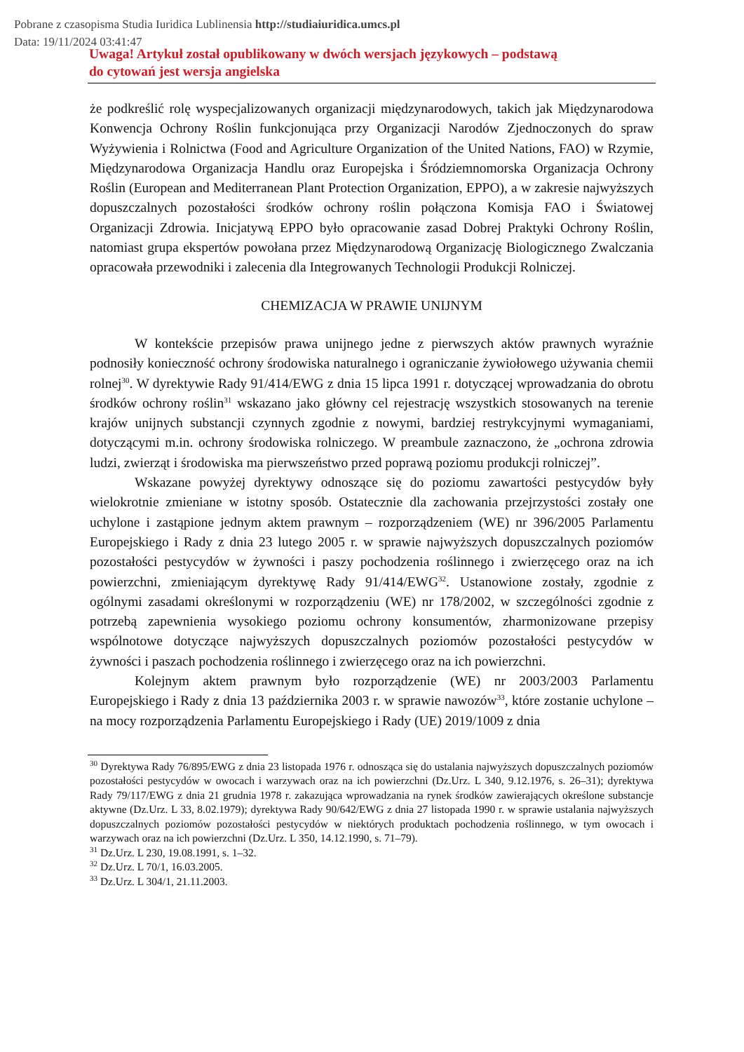Pobrane z czasopisma Studia Iuridica Lublinensia http://studiaiuridica.umcs.pl
Data: 19/11/2024 03:41:47
Uwaga! Artykuł został opublikowany w dwóch wersjach językowych – podstawą
do cytowań jest wersja angielska
że podkreślić rolę wyspecjalizowanych organizacji międzynarodowych, takich jak Międzynarodowa Konwencja Ochrony Roślin funkcjonująca przy Organizacji Narodów Zjednoczonych do spraw Wyżywienia i Rolnictwa (Food and Agriculture Organization of the United Nations, FAO) w Rzymie, Międzynarodowa Organizacja Handlu oraz Europejska i Śródziemnomorska Organizacja Ochrony Roślin (European and Mediterranean Plant Protection Organization, EPPO), a w zakresie najwyższych dopuszczalnych pozostałości środków ochrony roślin połączona Komisja FAO i Światowej Organizacji Zdrowia. Inicjatywą EPPO było opracowanie zasad Dobrej Praktyki Ochrony Roślin, natomiast grupa ekspertów powołana przez Międzynarodową Organizację Biologicznego Zwalczania opracowała przewodniki i zalecenia dla Integrowanych Technologii Produkcji Rolniczej.
CHEMIZACJA W PRAWIE UNIJNYM
W kontekście przepisów prawa unijnego jedne z pierwszych aktów prawnych wyraźnie podnosiły konieczność ochrony środowiska naturalnego i ograniczanie żywiołowego używania chemii rolnej<sup>30</sup>. W dyrektywie Rady 91/414/EWG z dnia 15 lipca 1991 r. dotyczącej wprowadzania do obrotu środków ochrony roślin<sup>31</sup> wskazano jako główny cel rejestrację wszystkich stosowanych na terenie krajów unijnych substancji czynnych zgodnie z nowymi, bardziej restrykcyjnymi wymaganiami, dotyczącymi m.in. ochrony środowiska rolniczego. W preambule zaznaczono, że „ochrona zdrowia ludzi, zwierząt i środowiska ma pierwszeństwo przed poprawą poziomu produkcji rolniczej”.
Wskazane powyżej dyrektywy odnoszące się do poziomu zawartości pestycydów były wielokrotnie zmieniane w istotny sposób. Ostatecznie dla zachowania przejrzystości zostały one uchylone i zastąpione jednym aktem prawnym – rozporządzeniem (WE) nr 396/2005 Parlamentu Europejskiego i Rady z dnia 23 lutego 2005 r. w sprawie najwyższych dopuszczalnych poziomów pozostałości pestycydów w żywności i paszy pochodzenia roślinnego i zwierzęcego oraz na ich powierzchni, zmieniającym dyrektywę Rady 91/414/EWG<sup>32</sup>. Ustanowione zostały, zgodnie z ogólnymi zasadami określonymi w rozporządzeniu (WE) nr 178/2002, w szczególności zgodnie z potrzebą zapewnienia wysokiego poziomu ochrony konsumentów, zharmonizowane przepisy wspólnotowe dotyczące najwyższych dopuszczalnych poziomów pozostałości pestycydów w żywności i paszach pochodzenia roślinnego i zwierzęcego oraz na ich powierzchni.
Kolejnym aktem prawnym było rozporządzenie (WE) nr 2003/2003 Parlamentu Europejskiego i Rady z dnia 13 października 2003 r. w sprawie nawozów<sup>33</sup>, które zostanie uchylone – na mocy rozporządzenia Parlamentu Europejskiego i Rady (UE) 2019/1009 z dnia
<sup>30</sup> Dyrektywa Rady 76/895/EWG z dnia 23 listopada 1976 r. odnosząca się do ustalania najwyższych dopuszczalnych poziomów pozostałości pestycydów w owocach i warzywach oraz na ich powierzchni (Dz.Urz. L 340, 9.12.1976, s. 26–31); dyrektywa Rady 79/117/EWG z dnia 21 grudnia 1978 r. zakazująca wprowadzania na rynek środków zawierających określone substancje aktywne (Dz.Urz. L 33, 8.02.1979); dyrektywa Rady 90/642/EWG z dnia 27 listopada 1990 r. w sprawie ustalania najwyższych dopuszczalnych poziomów pozostałości pestycydów w niektórych produktach pochodzenia roślinnego, w tym owocach i warzywach oraz na ich powierzchni (Dz.Urz. L 350, 14.12.1990, s. 71–79).
<sup>31</sup> Dz.Urz. L 230, 19.08.1991, s. 1–32.
<sup>32</sup> Dz.Urz. L 70/1, 16.03.2005.
<sup>33</sup> Dz.Urz. L 304/1, 21.11.2003.